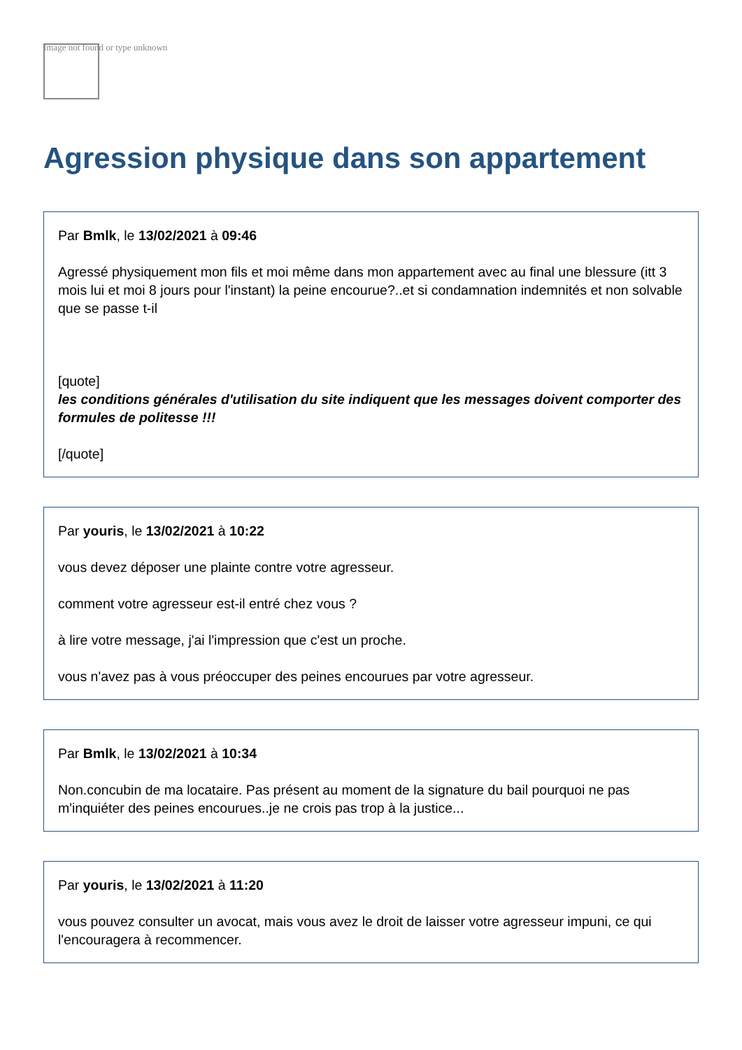Image not found or type unknown
Agression physique dans son appartement
Par Bmlk, le 13/02/2021 à 09:46
Agressé physiquement mon fils et moi même dans mon appartement avec au final une blessure (itt 3 mois lui et moi 8 jours pour l'instant) la peine encourue?..et si condamnation indemnités et non solvable que se passe t-il
[quote]
les conditions générales d'utilisation du site indiquent que les messages doivent comporter des formules de politesse !!!
[/quote]
Par youris, le 13/02/2021 à 10:22
vous devez déposer une plainte contre votre agresseur.
comment votre agresseur est-il entré chez vous ?
à lire votre message, j'ai l'impression que c'est un proche.
vous n'avez pas à vous préoccuper des peines encourues par votre agresseur.
Par Bmlk, le 13/02/2021 à 10:34
Non.concubin de ma locataire. Pas présent au moment de la signature du bail pourquoi ne pas m'inquiéter des peines encourues..je ne crois pas trop à la justice...
Par youris, le 13/02/2021 à 11:20
vous pouvez consulter un avocat, mais vous avez le droit de laisser votre agresseur impuni, ce qui l'encouragera à recommencer.